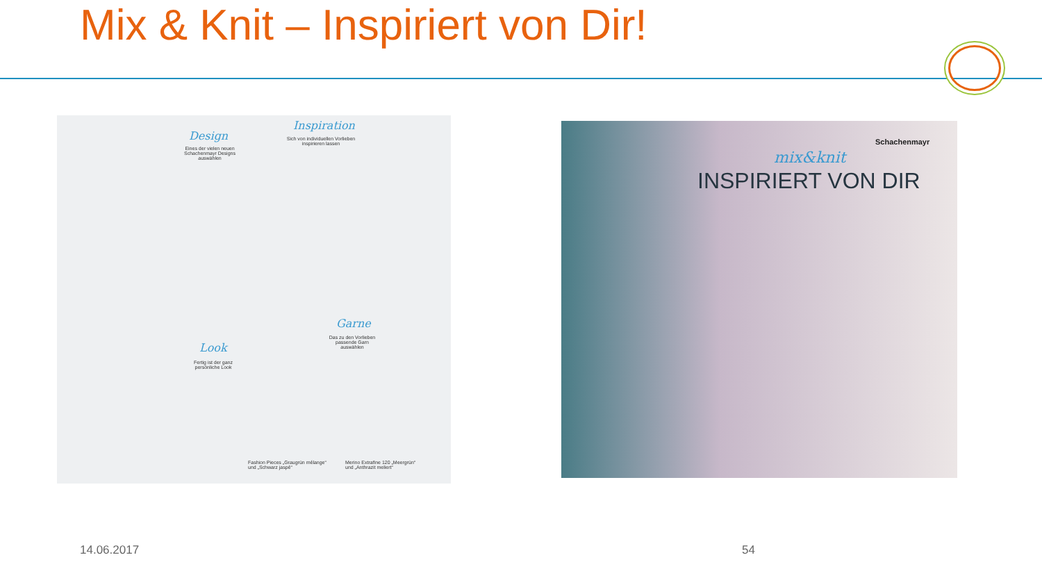Mix & Knit – Inspiriert von Dir!
Design
Eines der vielen neuen Schachenmayr Designs auswählen
Inspiration
Sich von individuellen Vorlieben inspirieren lassen
Garne
Das zu den Vorlieben passende Garn auswählen
Look
Fertig ist der ganz persönliche Look
Fashion Pieces „Graugrün mélange“
und „Schwarz jaspé“
Merino Extrafine 120 „Meergrün“
und „Anthrazit meliert“
Schachenmayr
mix&knit
INSPIRIERT VON DIR
14.06.2017 54